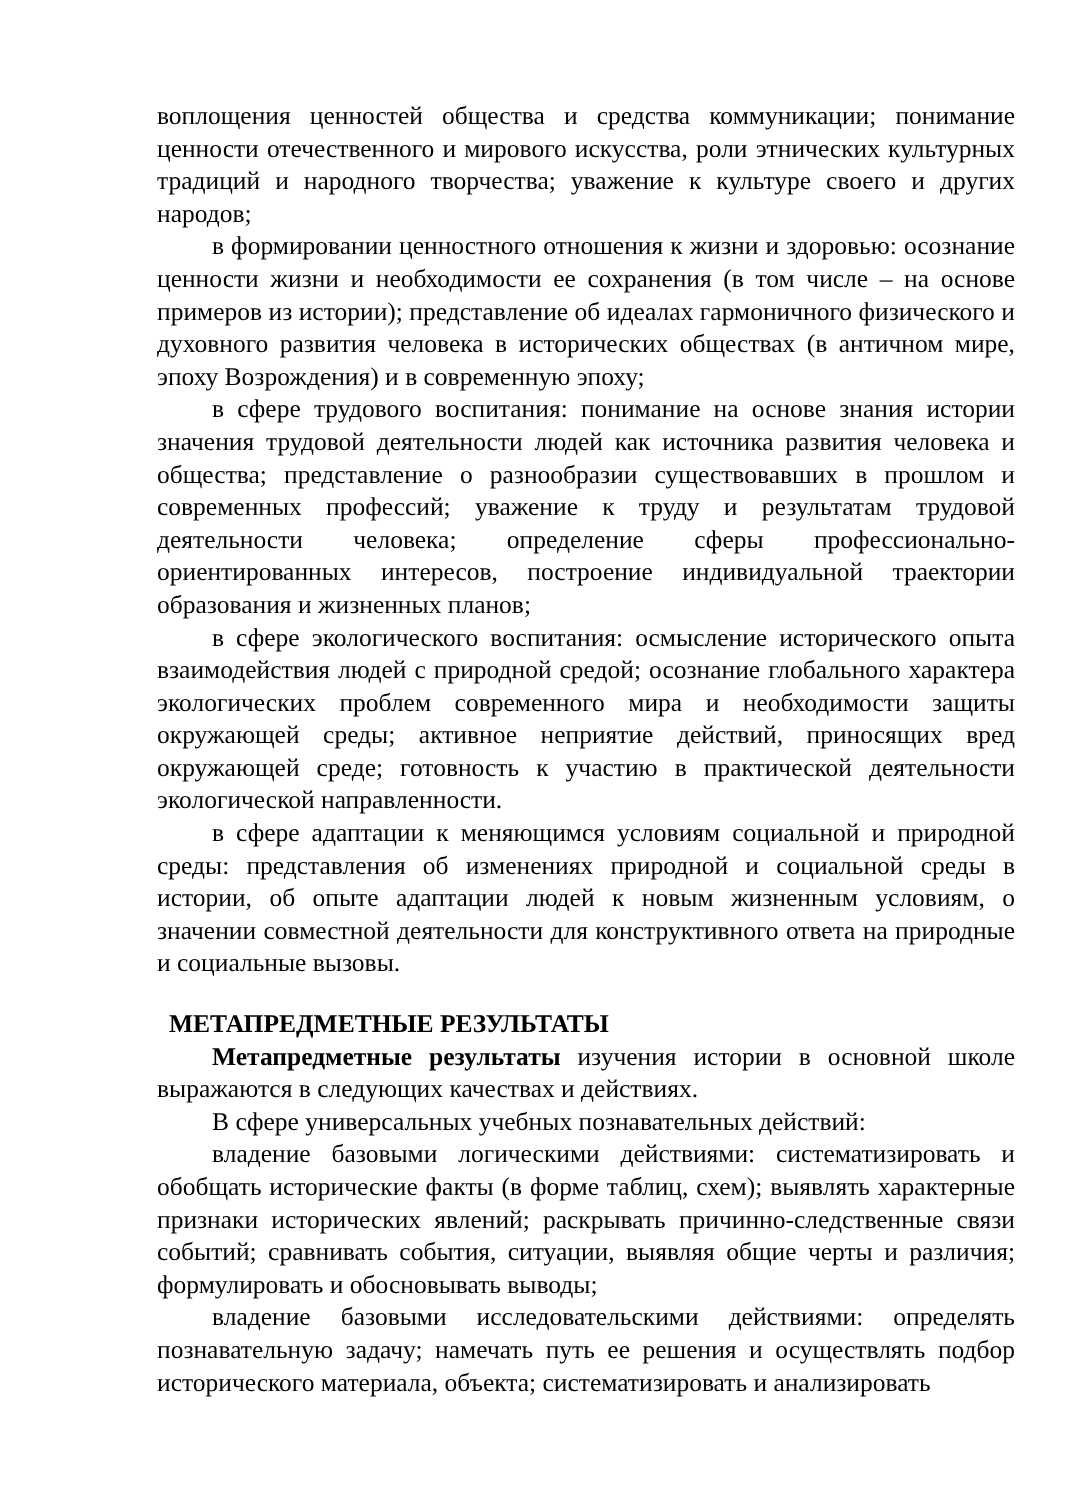воплощения ценностей общества и средства коммуникации; понимание ценности отечественного и мирового искусства, роли этнических культурных традиций и народного творчества; уважение к культуре своего и других народов;
в формировании ценностного отношения к жизни и здоровью: осознание ценности жизни и необходимости ее сохранения (в том числе – на основе примеров из истории); представление об идеалах гармоничного физического и духовного развития человека в исторических обществах (в античном мире, эпоху Возрождения) и в современную эпоху;
в сфере трудового воспитания: понимание на основе знания истории значения трудовой деятельности людей как источника развития человека и общества; представление о разнообразии существовавших в прошлом и современных профессий; уважение к труду и результатам трудовой деятельности человека; определение сферы профессионально-ориентированных интересов, построение индивидуальной траектории образования и жизненных планов;
в сфере экологического воспитания: осмысление исторического опыта взаимодействия людей с природной средой; осознание глобального характера экологических проблем современного мира и необходимости защиты окружающей среды; активное неприятие действий, приносящих вред окружающей среде; готовность к участию в практической деятельности экологической направленности.
в сфере адаптации к меняющимся условиям социальной и природной среды: представления об изменениях природной и социальной среды в истории, об опыте адаптации людей к новым жизненным условиям, о значении совместной деятельности для конструктивного ответа на природные и социальные вызовы.
МЕТАПРЕДМЕТНЫЕ РЕЗУЛЬТАТЫ
Метапредметные результаты изучения истории в основной школе выражаются в следующих качествах и действиях.
В сфере универсальных учебных познавательных действий:
владение базовыми логическими действиями: систематизировать и обобщать исторические факты (в форме таблиц, схем); выявлять характерные признаки исторических явлений; раскрывать причинно-следственные связи событий; сравнивать события, ситуации, выявляя общие черты и различия; формулировать и обосновывать выводы;
владение базовыми исследовательскими действиями: определять познавательную задачу; намечать путь ее решения и осуществлять подбор исторического материала, объекта; систематизировать и анализировать